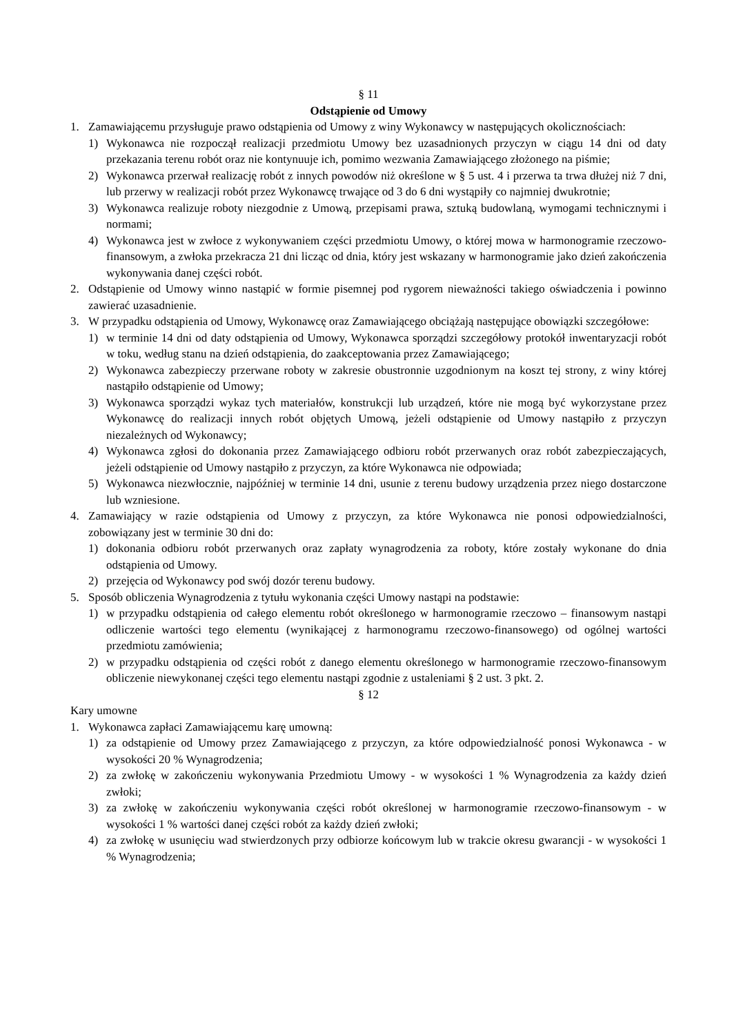§ 11
Odstąpienie od Umowy
1. Zamawiającemu przysługuje prawo odstąpienia od Umowy z winy Wykonawcy w następujących okolicznościach:
1) Wykonawca nie rozpoczął realizacji przedmiotu Umowy bez uzasadnionych przyczyn w ciągu 14 dni od daty przekazania terenu robót oraz nie kontynuuje ich, pomimo wezwania Zamawiającego złożonego na piśmie;
2) Wykonawca przerwał realizację robót z innych powodów niż określone w § 5 ust. 4 i przerwa ta trwa dłużej niż 7 dni, lub przerwy w realizacji robót przez Wykonawcę trwające od 3 do 6 dni wystąpiły co najmniej dwukrotnie;
3) Wykonawca realizuje roboty niezgodnie z Umową, przepisami prawa, sztuką budowlaną, wymogami technicznymi i normami;
4) Wykonawca jest w zwłoce z wykonywaniem części przedmiotu Umowy, o której mowa w harmonogramie rzeczowo-finansowym, a zwłoka przekracza 21 dni licząc od dnia, który jest wskazany w harmonogramie jako dzień zakończenia wykonywania danej części robót.
2. Odstąpienie od Umowy winno nastąpić w formie pisemnej pod rygorem nieważności takiego oświadczenia i powinno zawierać uzasadnienie.
3. W przypadku odstąpienia od Umowy, Wykonawcę oraz Zamawiającego obciążają następujące obowiązki szczegółowe:
1) w terminie 14 dni od daty odstąpienia od Umowy, Wykonawca sporządzi szczegółowy protokół inwentaryzacji robót w toku, według stanu na dzień odstąpienia, do zaakceptowania przez Zamawiającego;
2) Wykonawca zabezpieczy przerwane roboty w zakresie obustronnie uzgodnionym na koszt tej strony, z winy której nastąpiło odstąpienie od Umowy;
3) Wykonawca sporządzi wykaz tych materiałów, konstrukcji lub urządzeń, które nie mogą być wykorzystane przez Wykonawcę do realizacji innych robót objętych Umową, jeżeli odstąpienie od Umowy nastąpiło z przyczyn niezależnych od Wykonawcy;
4) Wykonawca zgłosi do dokonania przez Zamawiającego odbioru robót przerwanych oraz robót zabezpieczających, jeżeli odstąpienie od Umowy nastąpiło z przyczyn, za które Wykonawca nie odpowiada;
5) Wykonawca niezwłocznie, najpóźniej w terminie 14 dni, usunie z terenu budowy urządzenia przez niego dostarczone lub wzniesione.
4. Zamawiający w razie odstąpienia od Umowy z przyczyn, za które Wykonawca nie ponosi odpowiedzialności, zobowiązany jest w terminie 30 dni do:
1) dokonania odbioru robót przerwanych oraz zapłaty wynagrodzenia za roboty, które zostały wykonane do dnia odstąpienia od Umowy.
2) przejęcia od Wykonawcy pod swój dozór terenu budowy.
5. Sposób obliczenia Wynagrodzenia z tytułu wykonania części Umowy nastąpi na podstawie:
1) w przypadku odstąpienia od całego elementu robót określonego w harmonogramie rzeczowo – finansowym nastąpi odliczenie wartości tego elementu (wynikającej z harmonogramu rzeczowo-finansowego) od ogólnej wartości przedmiotu zamówienia;
2) w przypadku odstąpienia od części robót z danego elementu określonego w harmonogramie rzeczowo-finansowym obliczenie niewykonanej części tego elementu nastąpi zgodnie z ustaleniami § 2 ust. 3 pkt. 2.
§ 12
Kary umowne
1. Wykonawca zapłaci Zamawiającemu karę umowną:
1) za odstąpienie od Umowy przez Zamawiającego z przyczyn, za które odpowiedzialność ponosi Wykonawca - w wysokości 20 % Wynagrodzenia;
2) za zwłokę w zakończeniu wykonywania Przedmiotu Umowy - w wysokości 1 % Wynagrodzenia za każdy dzień zwłoki;
3) za zwłokę w zakończeniu wykonywania części robót określonej w harmonogramie rzeczowo-finansowym - w wysokości 1 % wartości danej części robót za każdy dzień zwłoki;
4) za zwłokę w usunięciu wad stwierdzonych przy odbiorze końcowym lub w trakcie okresu gwarancji - w wysokości 1 % Wynagrodzenia;